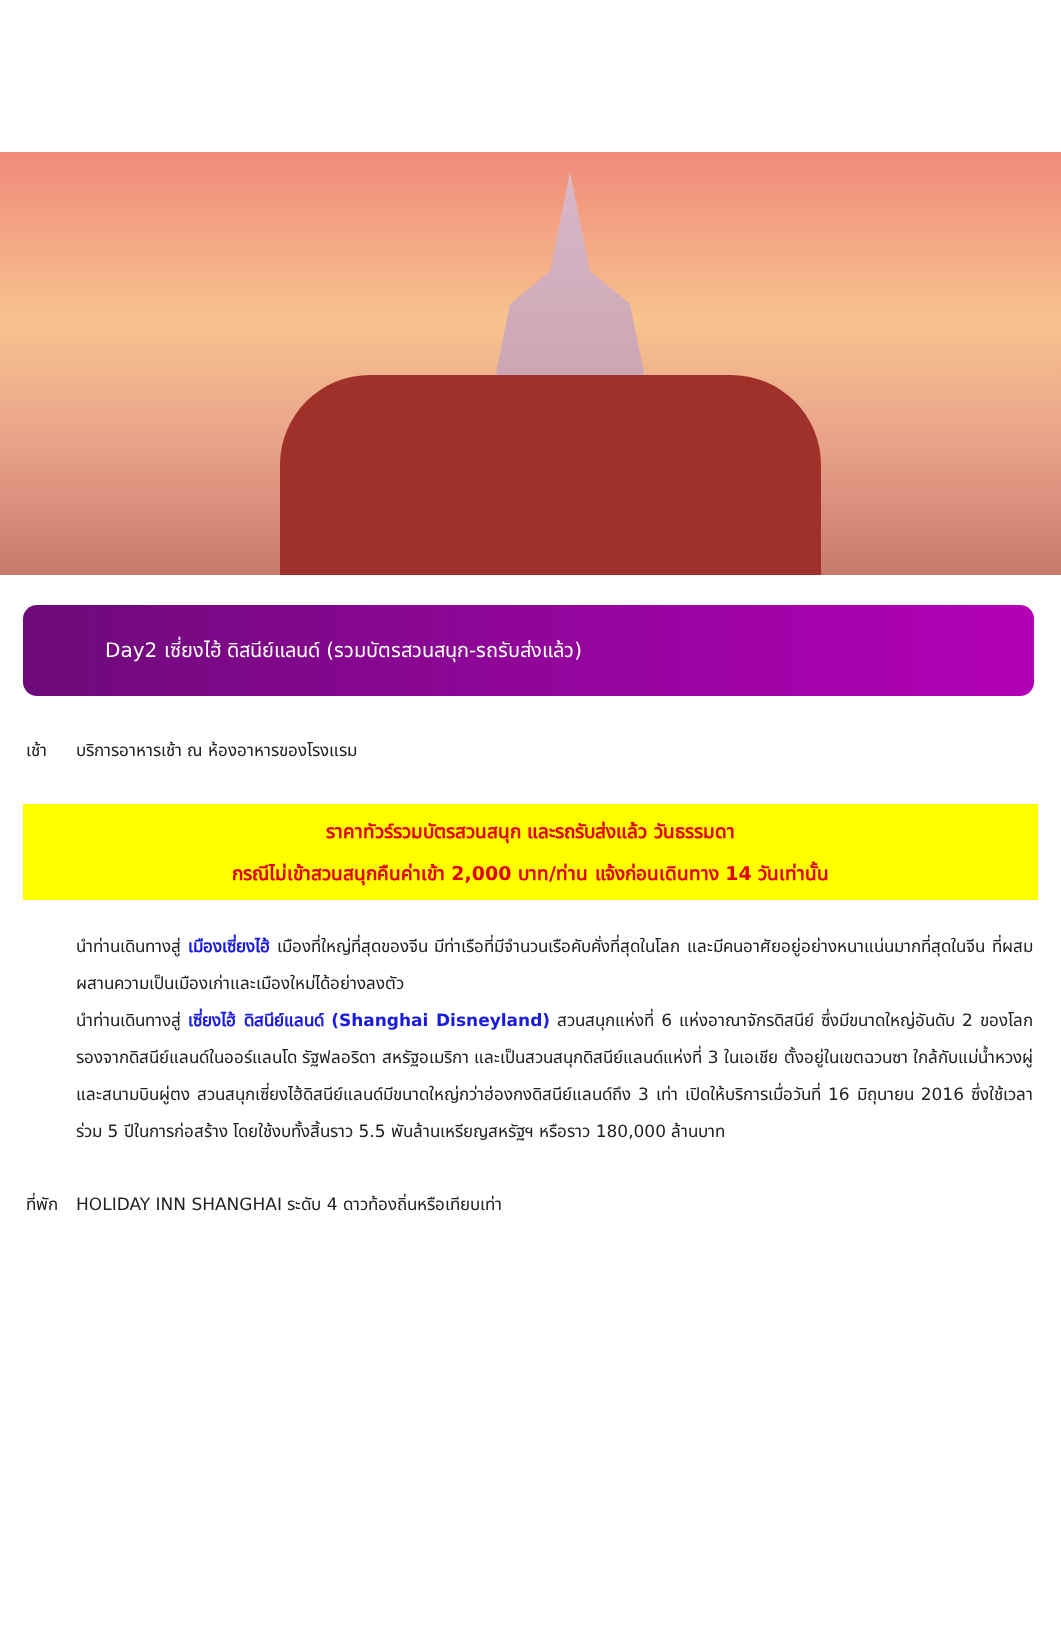Day2 เซี่ยงไฮ้ ดิสนีย์แลนด์ (รวมบัตรสวนสนุก-รถรับส่งแล้ว)
เช้า บริการอาหารเช้า ณ ห้องอาหารของโรงแรม
ราคาทัวร์รวมบัตรสวนสนุก และรถรับส่งแล้ว วันธรรมดา
กรณีไม่เข้าสวนสนุกคืนค่าเข้า 2,000 บาท/ท่าน แจ้งก่อนเดินทาง 14 วันเท่านั้น
นำท่านเดินทางสู่ เมืองเซี่ยงไฮ้ เมืองที่ใหญ่ที่สุดของจีน มีท่าเรือที่มีจำนวนเรือคับคั่งที่สุดในโลก และมีคนอาศัยอยู่อย่างหนาแน่นมากที่สุดในจีน ที่ผสมผสานความเป็นเมืองเก่าและเมืองใหม่ได้อย่างลงตัว
นำท่านเดินทางสู่ เซี่ยงไฮ้ ดิสนีย์แลนด์ (Shanghai Disneyland) สวนสนุกแห่งที่ 6 แห่งอาณาจักรดิสนีย์ ซึ่งมีขนาดใหญ่อันดับ 2 ของโลก รองจากดิสนีย์แลนด์ในออร์แลนโด รัฐฟลอริดา สหรัฐอเมริกา และเป็นสวนสนุกดิสนีย์แลนด์แห่งที่ 3 ในเอเชีย ตั้งอยู่ในเขตฉวนซา ใกล้กับแม่น้ำหวงผู่ และสนามบินผู่ตง สวนสนุกเซี่ยงไฮ้ดิสนีย์แลนด์มีขนาดใหญ่กว่าฮ่องกงดิสนีย์แลนด์ถึง 3 เท่า เปิดให้บริการเมื่อวันที่ 16 มิถุนายน 2016 ซึ่งใช้เวลาร่วม 5 ปีในการก่อสร้าง โดยใช้งบทั้งสิ้นราว 5.5 พันล้านเหรียญสหรัฐฯ หรือราว 180,000 ล้านบาท
ที่พัก HOLIDAY INN SHANGHAI ระดับ 4 ดาวท้องถิ่นหรือเทียบเท่า